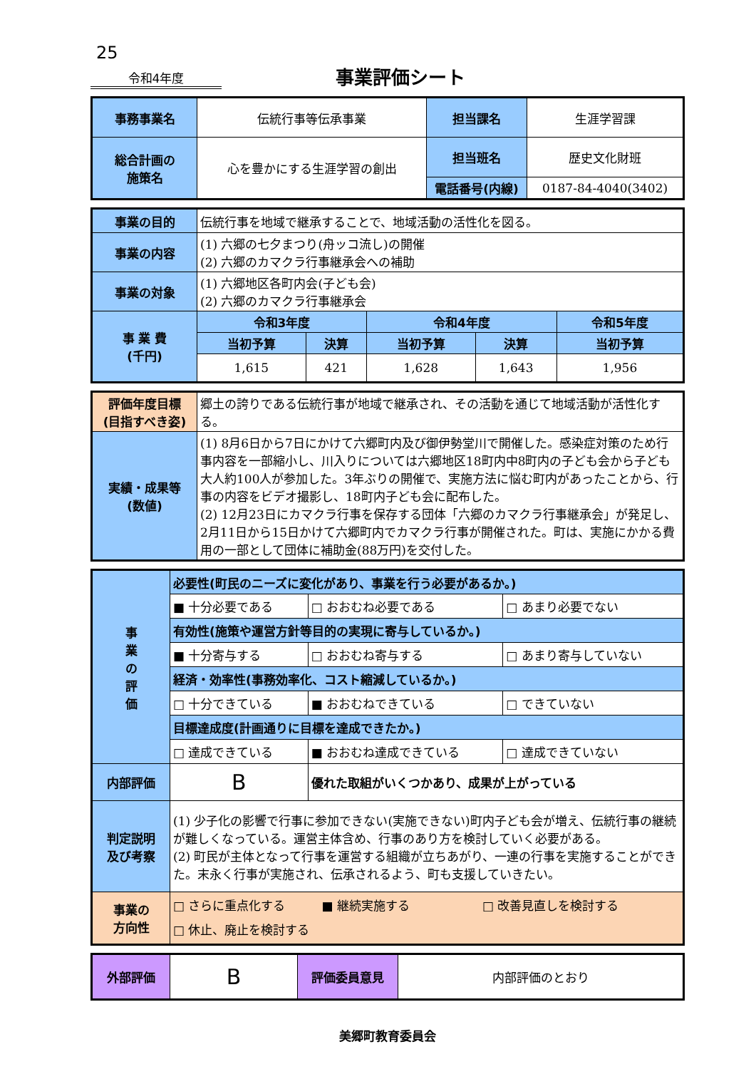25
令和4年度
事業評価シート
| 事務事業名 | 伝統行事等伝承事業 | 担当課名 | 生涯学習課 |
| 総合計画の 施策名 | 心を豊かにする生涯学習の創出 | 担当班名 | 歴史文化財班 |
| | | 電話番号(内線) | 0187-84-4040(3402) |
| 事業の目的 | 伝統行事を地域で継承することで、地域活動の活性化を図る。 | | | | |
| 事業の内容 | (1) 六郷の七夕まつり(舟ッコ流し)の開催 (2) 六郷のカマクラ行事継承会への補助 | | | | |
| 事業の対象 | (1) 六郷地区各町内会(子ども会) (2) 六郷のカマクラ行事継承会 | | | | |
| 事 業 費 (千円) | 令和3年度 | | 令和4年度 | | 令和5年度 |
| | 当初予算 | 決算 | 当初予算 | 決算 | 当初予算 |
| | 1,615 | 421 | 1,628 | 1,643 | 1,956 |
| 評価年度目標 (目指すべき姿) | 郷土の誇りである伝統行事が地域で継承され、その活動を通じて地域活動が活性化する。 |
| 実績・成果等 (数値) | (1) 8月6日から7日にかけて六郷町内及び御伊勢堂川で開催した。感染症対策のため行事内容を一部縮小し、川入りについては六郷地区18町内中8町内の子ども会から子ども大人約100人が参加した。3年ぶりの開催で、実施方法に悩む町内があったことから、行事の内容をビデオ撮影し、18町内子ども会に配布した。 (2) 12月23日にカマクラ行事を保存する団体「六郷のカマクラ行事継承会」が発足し、2月11日から15日かけて六郷町内でカマクラ行事が開催された。町は、実施にかかる費用の一部として団体に補助金(88万円)を交付した。 |
| 事 業 の 評 価 | 必要性(町民のニーズに変化があり、事業を行う必要があるか。) | | |
| | ■ 十分必要である | □ おおむね必要である | □ あまり必要でない |
| | 有効性(施策や運営方針等目的の実現に寄与しているか。) | | |
| | ■ 十分寄与する | □ おおむね寄与する | □ あまり寄与していない |
| | 経済・効率性(事務効率化、コスト縮減しているか。) | | |
| | □ 十分できている | ■ おおむねできている | □ できていない |
| | 目標達成度(計画通りに目標を達成できたか。) | | |
| | □ 達成できている | ■ おおむね達成できている | □ 達成できていない |
| 内部評価 | B | 優れた取組がいくつかあり、成果が上がっている | |
| 判定説明 及び考察 | (1) 少子化の影響で行事に参加できない(実施できない)町内子ども会が増え、伝統行事の継続が難しくなっている。運営主体含め、行事のあり方を検討していく必要がある。 (2) 町民が主体となって行事を運営する組織が立ちあがり、一連の行事を実施することができた。末永く行事が実施され、伝承されるよう、町も支援していきたい。 | | |
| 事業の 方向性 | □ さらに重点化する ■ 継続実施する □ 改善見直しを検討する □ 休止、廃止を検討する | | |
| 外部評価 | B | 評価委員意見 | 内部評価のとおり |
美郷町教育委員会